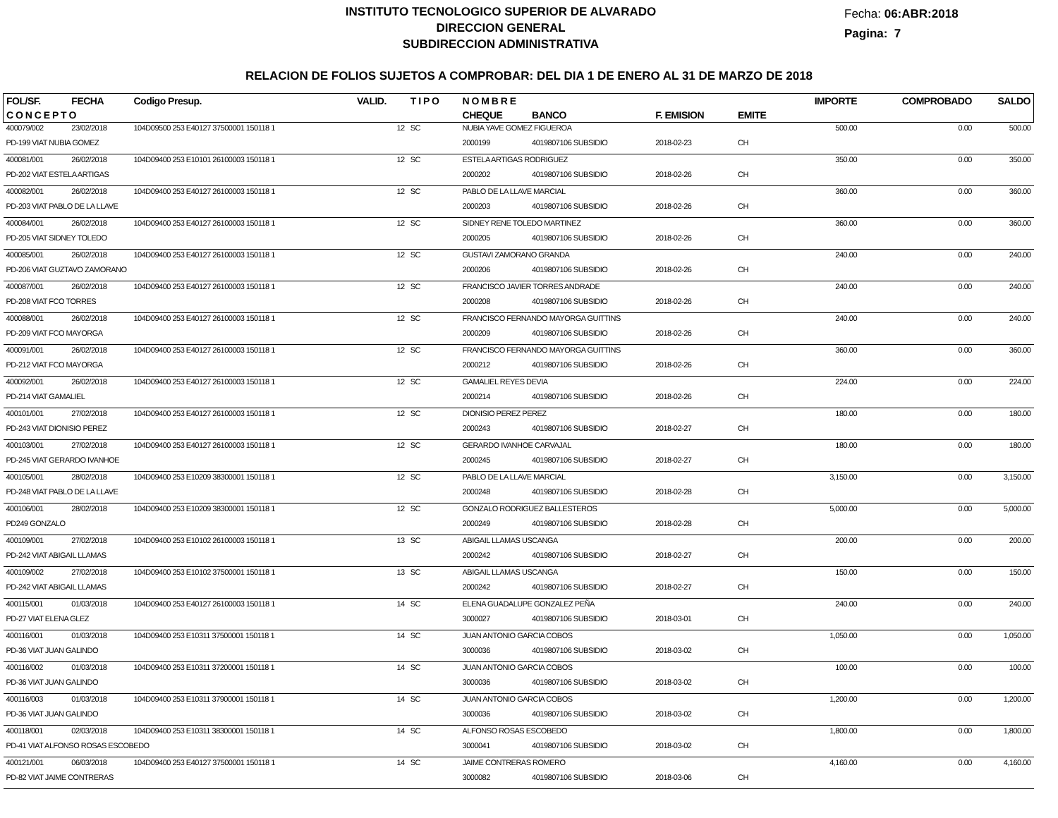INSTITUTO TECNOLOGICO SUPERIOR DE ALVARADO
DIRECCION GENERAL
SUBDIRECCION ADMINISTRATIVA
Fecha: 06:ABR:2018
Pagina: 7
RELACION DE FOLIOS SUJETOS A COMPROBAR: DEL DIA 1 DE ENERO AL 31 DE MARZO DE 2018
| FOL/SF. | FECHA | Codigo Presup. | VALID. | T I P O | N O M B R E | | | | IMPORTE | COMPROBADO | SALDO |
| --- | --- | --- | --- | --- | --- | --- | --- | --- | --- | --- | --- |
| C O N C E P T O | | | | | CHEQUE | BANCO | F. EMISION | EMITE | | | |
| 400079/002 | 23/02/2018 | 104D09500 253 E40127 37500001 150118 1 | 12 | SC | NUBIA YAVE GOMEZ FIGUEROA | | | | 500.00 | 0.00 | 500.00 |
| PD-199 VIAT NUBIA GOMEZ | | | | | 2000199 | 4019807106 SUBSIDIO | 2018-02-23 | CH | | | |
| 400081/001 | 26/02/2018 | 104D09400 253 E10101 26100003 150118 1 | 12 | SC | ESTELA ARTIGAS RODRIGUEZ | | | | 350.00 | 0.00 | 350.00 |
| PD-202 VIAT ESTELA ARTIGAS | | | | | 2000202 | 4019807106 SUBSIDIO | 2018-02-26 | CH | | | |
| 400082/001 | 26/02/2018 | 104D09400 253 E40127 26100003 150118 1 | 12 | SC | PABLO DE LA LLAVE MARCIAL | | | | 360.00 | 0.00 | 360.00 |
| PD-203 VIAT PABLO DE LA LLAVE | | | | | 2000203 | 4019807106 SUBSIDIO | 2018-02-26 | CH | | | |
| 400084/001 | 26/02/2018 | 104D09400 253 E40127 26100003 150118 1 | 12 | SC | SIDNEY RENE TOLEDO MARTINEZ | | | | 360.00 | 0.00 | 360.00 |
| PD-205 VIAT SIDNEY TOLEDO | | | | | 2000205 | 4019807106 SUBSIDIO | 2018-02-26 | CH | | | |
| 400085/001 | 26/02/2018 | 104D09400 253 E40127 26100003 150118 1 | 12 | SC | GUSTAVI ZAMORANO GRANDA | | | | 240.00 | 0.00 | 240.00 |
| PD-206 VIAT GUZTAVO ZAMORANO | | | | | 2000206 | 4019807106 SUBSIDIO | 2018-02-26 | CH | | | |
| 400087/001 | 26/02/2018 | 104D09400 253 E40127 26100003 150118 1 | 12 | SC | FRANCISCO JAVIER TORRES ANDRADE | | | | 240.00 | 0.00 | 240.00 |
| PD-208 VIAT FCO TORRES | | | | | 2000208 | 4019807106 SUBSIDIO | 2018-02-26 | CH | | | |
| 400088/001 | 26/02/2018 | 104D09400 253 E40127 26100003 150118 1 | 12 | SC | FRANCISCO FERNANDO MAYORGA GUITTINS | | | | 240.00 | 0.00 | 240.00 |
| PD-209 VIAT FCO MAYORGA | | | | | 2000209 | 4019807106 SUBSIDIO | 2018-02-26 | CH | | | |
| 400091/001 | 26/02/2018 | 104D09400 253 E40127 26100003 150118 1 | 12 | SC | FRANCISCO FERNANDO MAYORGA GUITTINS | | | | 360.00 | 0.00 | 360.00 |
| PD-212 VIAT FCO MAYORGA | | | | | 2000212 | 4019807106 SUBSIDIO | 2018-02-26 | CH | | | |
| 400092/001 | 26/02/2018 | 104D09400 253 E40127 26100003 150118 1 | 12 | SC | GAMALIEL REYES DEVIA | | | | 224.00 | 0.00 | 224.00 |
| PD-214 VIAT GAMALIEL | | | | | 2000214 | 4019807106 SUBSIDIO | 2018-02-26 | CH | | | |
| 400101/001 | 27/02/2018 | 104D09400 253 E40127 26100003 150118 1 | 12 | SC | DIONISIO PEREZ PEREZ | | | | 180.00 | 0.00 | 180.00 |
| PD-243 VIAT DIONISIO PEREZ | | | | | 2000243 | 4019807106 SUBSIDIO | 2018-02-27 | CH | | | |
| 400103/001 | 27/02/2018 | 104D09400 253 E40127 26100003 150118 1 | 12 | SC | GERARDO IVANHOE CARVAJAL | | | | 180.00 | 0.00 | 180.00 |
| PD-245 VIAT GERARDO IVANHOE | | | | | 2000245 | 4019807106 SUBSIDIO | 2018-02-27 | CH | | | |
| 400105/001 | 28/02/2018 | 104D09400 253 E10209 38300001 150118 1 | 12 | SC | PABLO DE LA LLAVE MARCIAL | | | | 3,150.00 | 0.00 | 3,150.00 |
| PD-248 VIAT PABLO DE LA LLAVE | | | | | 2000248 | 4019807106 SUBSIDIO | 2018-02-28 | CH | | | |
| 400106/001 | 28/02/2018 | 104D09400 253 E10209 38300001 150118 1 | 12 | SC | GONZALO RODRIGUEZ BALLESTEROS | | | | 5,000.00 | 0.00 | 5,000.00 |
| PD249 GONZALO | | | | | 2000249 | 4019807106 SUBSIDIO | 2018-02-28 | CH | | | |
| 400109/001 | 27/02/2018 | 104D09400 253 E10102 26100003 150118 1 | 13 | SC | ABIGAIL LLAMAS USCANGA | | | | 200.00 | 0.00 | 200.00 |
| PD-242 VIAT ABIGAIL LLAMAS | | | | | 2000242 | 4019807106 SUBSIDIO | 2018-02-27 | CH | | | |
| 400109/002 | 27/02/2018 | 104D09400 253 E10102 37500001 150118 1 | 13 | SC | ABIGAIL LLAMAS USCANGA | | | | 150.00 | 0.00 | 150.00 |
| PD-242 VIAT ABIGAIL LLAMAS | | | | | 2000242 | 4019807106 SUBSIDIO | 2018-02-27 | CH | | | |
| 400115/001 | 01/03/2018 | 104D09400 253 E40127 26100003 150118 1 | 14 | SC | ELENA GUADALUPE GONZALEZ PEÑA | | | | 240.00 | 0.00 | 240.00 |
| PD-27 VIAT ELENA GLEZ | | | | | 3000027 | 4019807106 SUBSIDIO | 2018-03-01 | CH | | | |
| 400116/001 | 01/03/2018 | 104D09400 253 E10311 37500001 150118 1 | 14 | SC | JUAN ANTONIO GARCIA COBOS | | | | 1,050.00 | 0.00 | 1,050.00 |
| PD-36 VIAT JUAN GALINDO | | | | | 3000036 | 4019807106 SUBSIDIO | 2018-03-02 | CH | | | |
| 400116/002 | 01/03/2018 | 104D09400 253 E10311 37200001 150118 1 | 14 | SC | JUAN ANTONIO GARCIA COBOS | | | | 100.00 | 0.00 | 100.00 |
| PD-36 VIAT JUAN GALINDO | | | | | 3000036 | 4019807106 SUBSIDIO | 2018-03-02 | CH | | | |
| 400116/003 | 01/03/2018 | 104D09400 253 E10311 37900001 150118 1 | 14 | SC | JUAN ANTONIO GARCIA COBOS | | | | 1,200.00 | 0.00 | 1,200.00 |
| PD-36 VIAT JUAN GALINDO | | | | | 3000036 | 4019807106 SUBSIDIO | 2018-03-02 | CH | | | |
| 400118/001 | 02/03/2018 | 104D09400 253 E10311 38300001 150118 1 | 14 | SC | ALFONSO ROSAS ESCOBEDO | | | | 1,800.00 | 0.00 | 1,800.00 |
| PD-41 VIAT ALFONSO ROSAS ESCOBEDO | | | | | 3000041 | 4019807106 SUBSIDIO | 2018-03-02 | CH | | | |
| 400121/001 | 06/03/2018 | 104D09400 253 E40127 37500001 150118 1 | 14 | SC | JAIME CONTRERAS ROMERO | | | | 4,160.00 | 0.00 | 4,160.00 |
| PD-82 VIAT JAIME CONTRERAS | | | | | 3000082 | 4019807106 SUBSIDIO | 2018-03-06 | CH | | | |